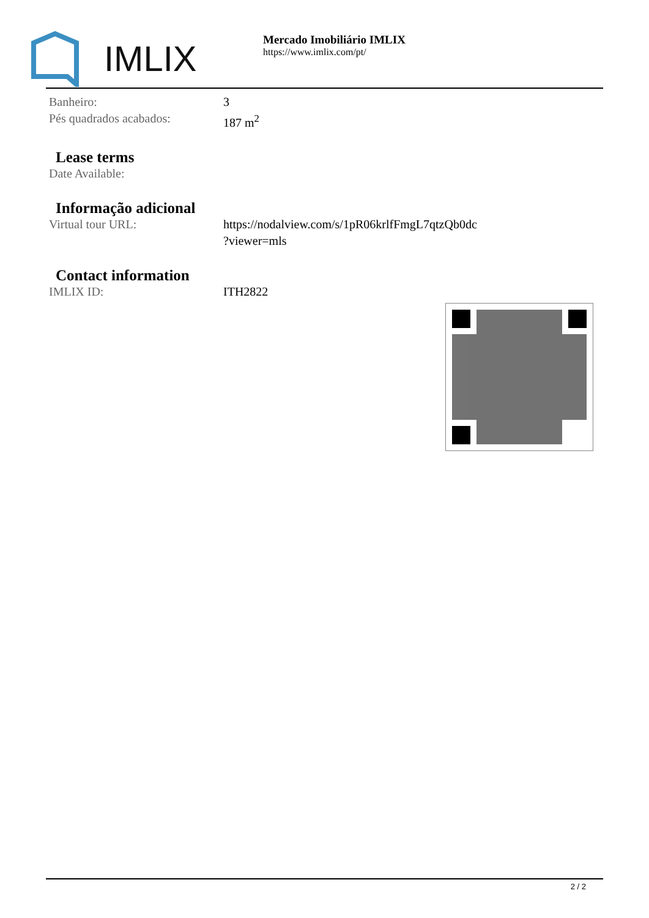IMLIX
Mercado Imobiliário IMLIX
https://www.imlix.com/pt/
| Banheiro: | 3 |
| Pés quadrados acabados: | 187 m<sup>2</sup> |
Lease terms
| Date Available: | |
Informação adicional
| Virtual tour URL: | https://nodalview.com/s/1pR06krlfFmgL7qtzQb0dc ?viewer=mls |
Contact information
| IMLIX ID: | ITH2822 |
2 / 2